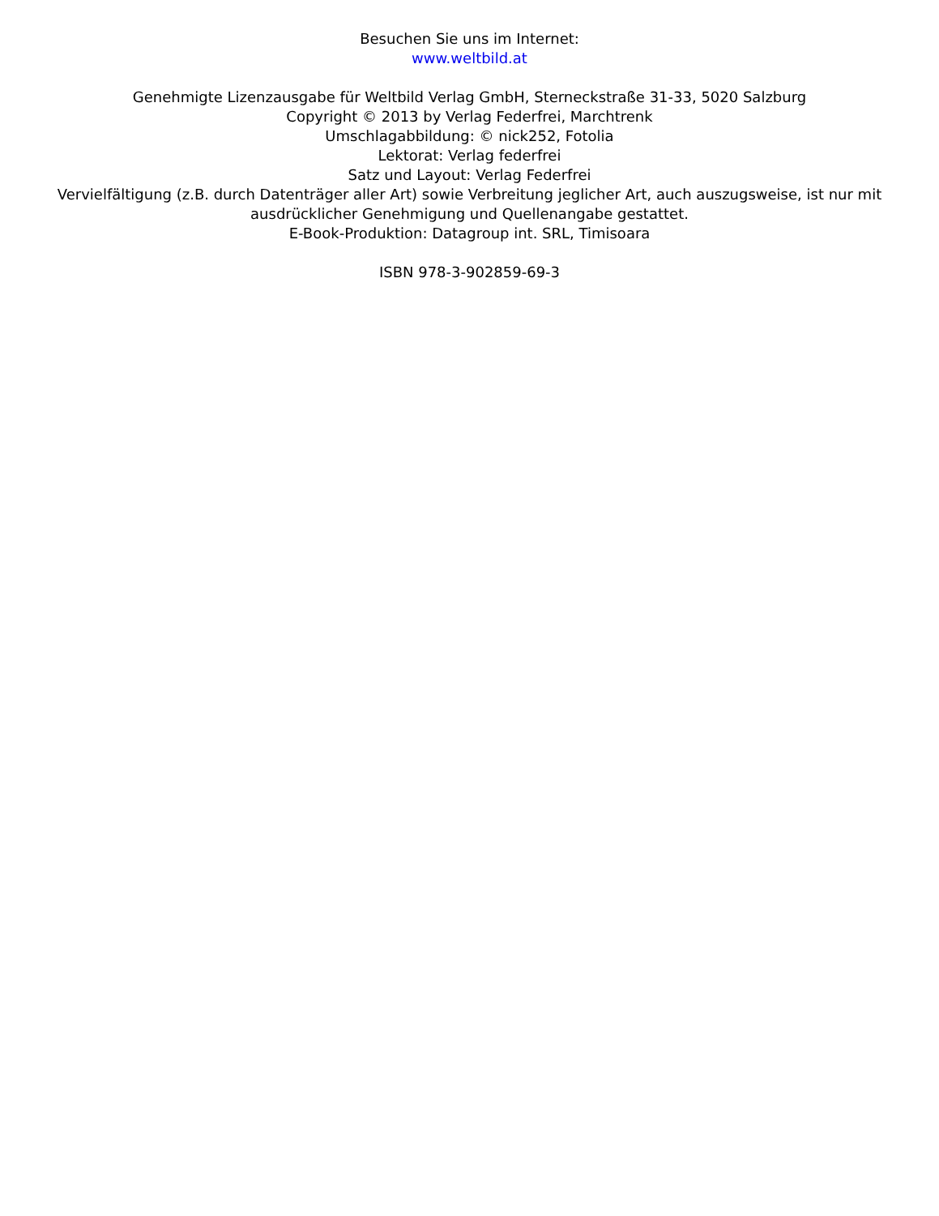Besuchen Sie uns im Internet:
www.weltbild.at
Genehmigte Lizenzausgabe für Weltbild Verlag GmbH, Sterneckstraße 31-33, 5020 Salzburg
Copyright © 2013 by Verlag Federfrei, Marchtrenk
Umschlagabbildung: © nick252, Fotolia
Lektorat: Verlag federfrei
Satz und Layout: Verlag Federfrei
Vervielfältigung (z.B. durch Datenträger aller Art) sowie Verbreitung jeglicher Art, auch auszugsweise, ist nur mit ausdrücklicher Genehmigung und Quellenangabe gestattet.
E-Book-Produktion: Datagroup int. SRL, Timisoara
ISBN 978-3-902859-69-3